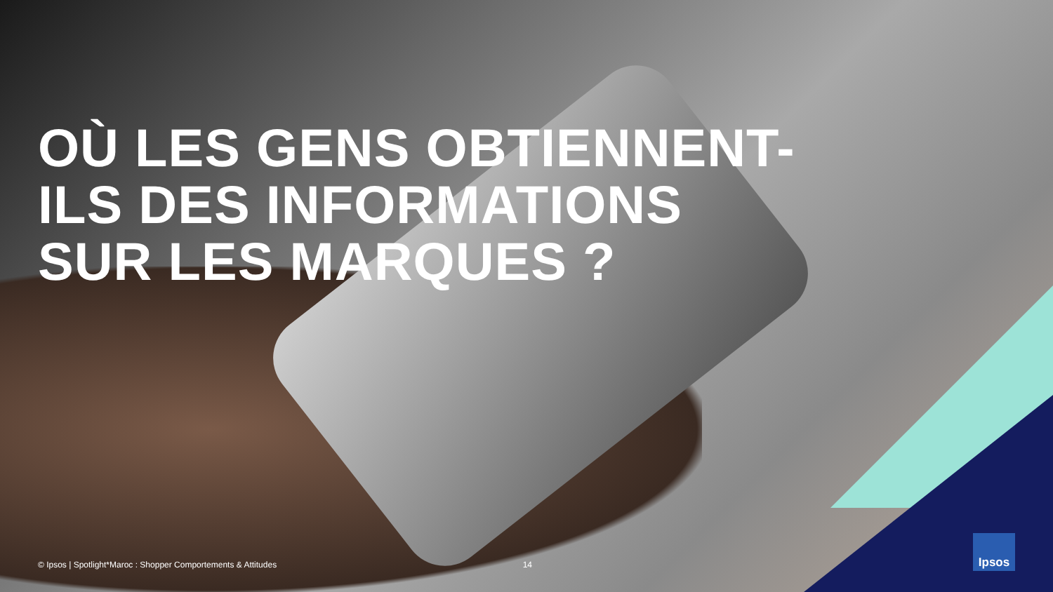OÙ LES GENS OBTIENNENT-
ILS DES INFORMATIONS
SUR LES MARQUES ?
© Ipsos | Spotlight*Maroc : Shopper Comportements & Attitudes 14
Ipsos